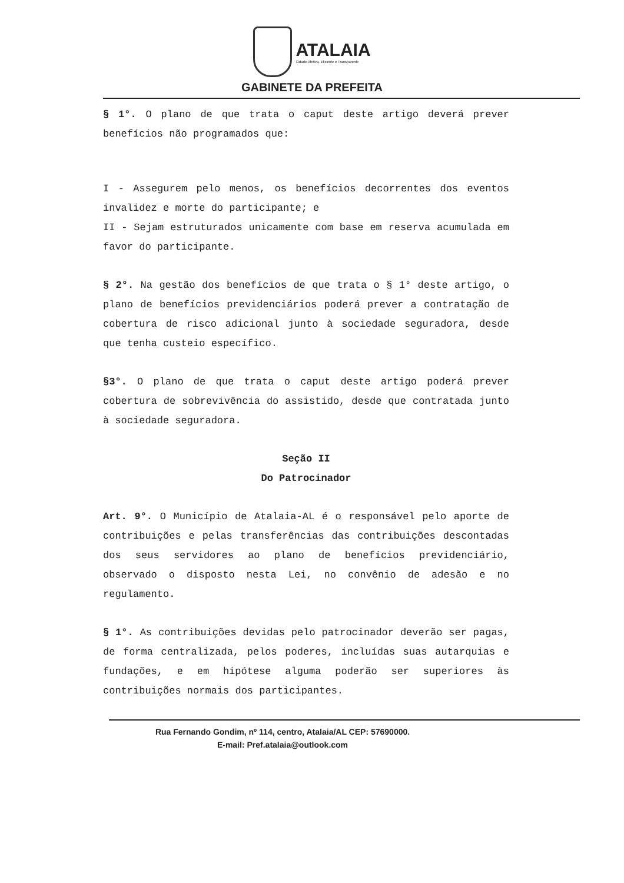ATALAIA Cidade Afetiva, Eficiente e Transparente
GABINETE DA PREFEITA
§ 1°. O plano de que trata o caput deste artigo deverá prever benefícios não programados que:
I - Assegurem pelo menos, os benefícios decorrentes dos eventos invalidez e morte do participante; e
II - Sejam estruturados unicamente com base em reserva acumulada em favor do participante.
§ 2°. Na gestão dos benefícios de que trata o § 1° deste artigo, o plano de benefícios previdenciários poderá prever a contratação de cobertura de risco adicional junto à sociedade seguradora, desde que tenha custeio específico.
§3°. O plano de que trata o caput deste artigo poderá prever cobertura de sobrevivência do assistido, desde que contratada junto à sociedade seguradora.
Seção II
Do Patrocinador
Art. 9°. O Município de Atalaia-AL é o responsável pelo aporte de contribuições e pelas transferências das contribuições descontadas dos seus servidores ao plano de benefícios previdenciário, observado o disposto nesta Lei, no convênio de adesão e no regulamento.
§ 1°. As contribuições devidas pelo patrocinador deverão ser pagas, de forma centralizada, pelos poderes, incluídas suas autarquias e fundações, e em hipótese alguma poderão ser superiores às contribuições normais dos participantes.
Rua Fernando Gondim, nº 114, centro, Atalaia/AL CEP: 57690000.
E-mail: Pref.atalaia@outlook.com